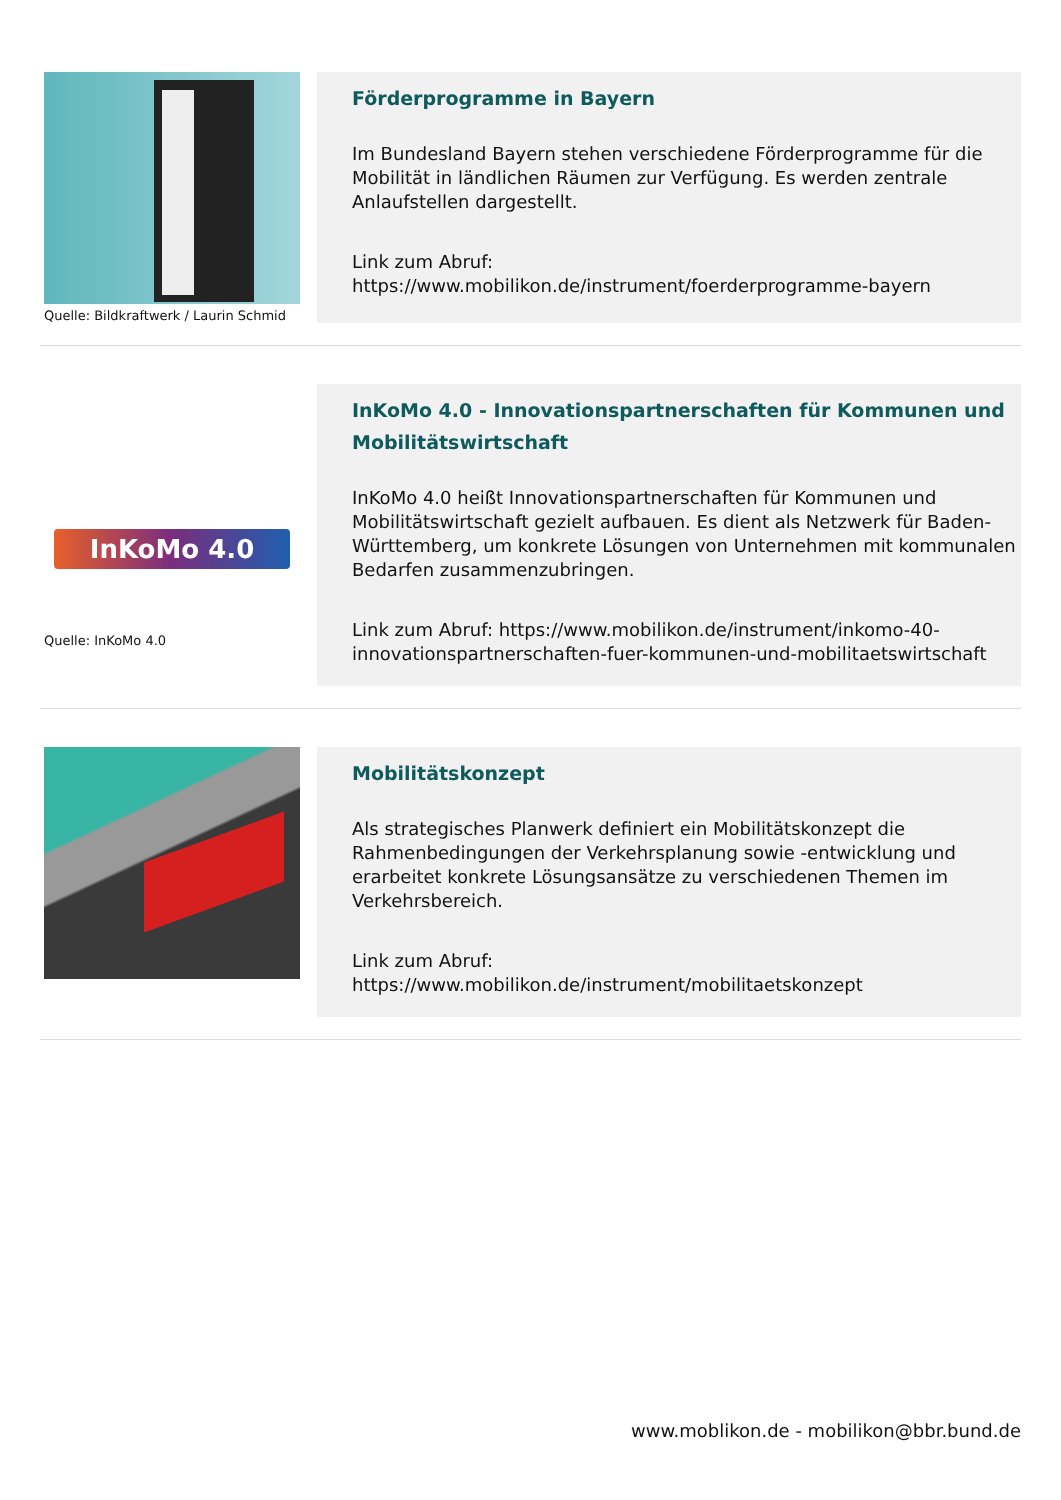Quelle: Bildkraftwerk / Laurin Schmid
Förderprogramme in Bayern
Im Bundesland Bayern stehen verschiedene Förderprogramme für die Mobilität in ländlichen Räumen zur Verfügung. Es werden zentrale Anlaufstellen dargestellt.
Link zum Abruf:
https://www.mobilikon.de/instrument/foerderprogramme-bayern
InKoMo 4.0
Quelle: InKoMo 4.0
InKoMo 4.0 - Innovationspartnerschaften für Kommunen und Mobilitätswirtschaft
InKoMo 4.0 heißt Innovationspartnerschaften für Kommunen und Mobilitätswirtschaft gezielt aufbauen. Es dient als Netzwerk für Baden-Württemberg, um konkrete Lösungen von Unternehmen mit kommunalen Bedarfen zusammenzubringen.
Link zum Abruf: https://www.mobilikon.de/instrument/inkomo-40-innovationspartnerschaften-fuer-kommunen-und-mobilitaetswirtschaft
Mobilitätskonzept
Als strategisches Planwerk definiert ein Mobilitätskonzept die Rahmenbedingungen der Verkehrsplanung sowie -entwicklung und erarbeitet konkrete Lösungsansätze zu verschiedenen Themen im Verkehrsbereich.
Link zum Abruf:
https://www.mobilikon.de/instrument/mobilitaetskonzept
www.moblikon.de - mobilikon@bbr.bund.de